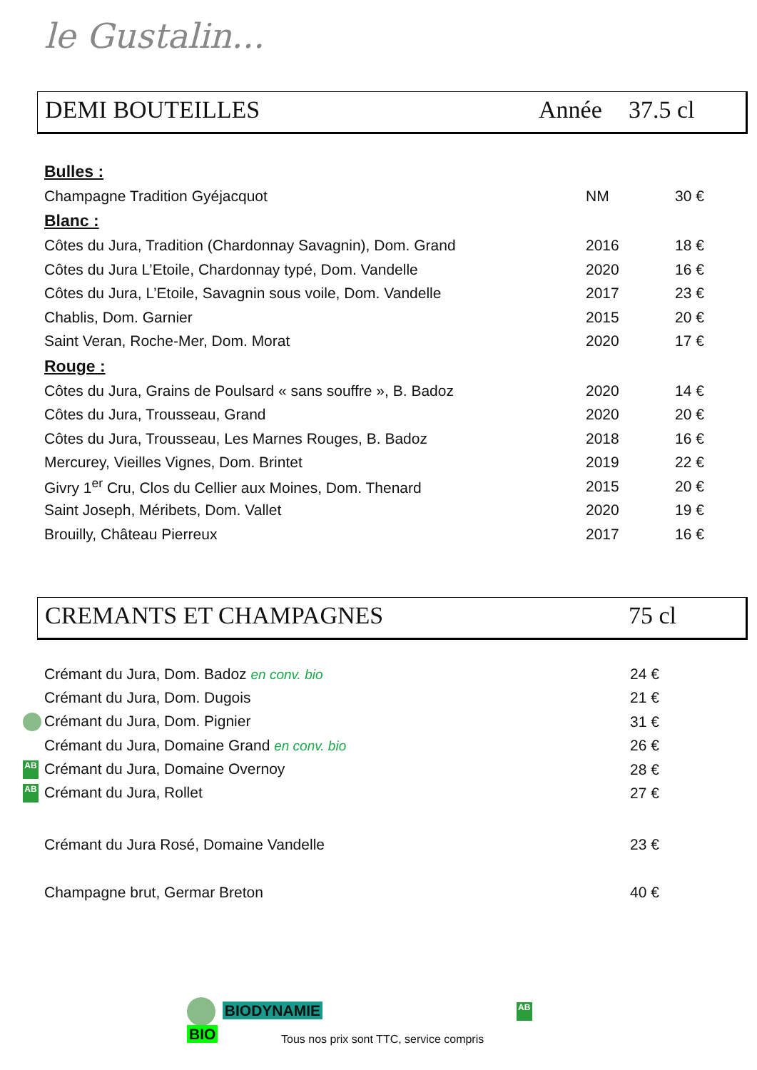le Gustalin...
DEMI BOUTEILLES Année 37.5 cl
| Bulles : | | |
| Champagne Tradition Gyéjacquot | NM | 30 € |
| Blanc : | | |
| Côtes du Jura, Tradition (Chardonnay Savagnin), Dom. Grand | 2016 | 18 € |
| Côtes du Jura L’Etoile, Chardonnay typé, Dom. Vandelle | 2020 | 16 € |
| Côtes du Jura, L’Etoile, Savagnin sous voile, Dom. Vandelle | 2017 | 23 € |
| Chablis, Dom. Garnier | 2015 | 20 € |
| Saint Veran, Roche-Mer, Dom. Morat | 2020 | 17 € |
| Rouge : | | |
| Côtes du Jura, Grains de Poulsard « sans souffre », B. Badoz | 2020 | 14 € |
| Côtes du Jura, Trousseau, Grand | 2020 | 20 € |
| Côtes du Jura, Trousseau, Les Marnes Rouges, B. Badoz | 2018 | 16 € |
| Mercurey, Vieilles Vignes, Dom. Brintet | 2019 | 22 € |
| Givry 1<sup>er</sup> Cru, Clos du Cellier aux Moines, Dom. Thenard | 2015 | 20 € |
| Saint Joseph, Méribets, Dom. Vallet | 2020 | 19 € |
| Brouilly, Château Pierreux | 2017 | 16 € |
CREMANTS ET CHAMPAGNES 75 cl
| Crémant du Jura, Dom. Badoz en conv. bio | 24 € |
| Crémant du Jura, Dom. Dugois | 21 € |
| Crémant du Jura, Dom. Pignier | 31 € |
| Crémant du Jura, Domaine Grand en conv. bio | 26 € |
| AB Crémant du Jura, Domaine Overnoy | 28 € |
| AB Crémant du Jura, Rollet | 27 € |
| Crémant du Jura Rosé, Domaine Vandelle | 23 € |
| Champagne brut, Germar Breton | 40 € |
BIODYNAMIE AB BIO
Tous nos prix sont TTC, service compris